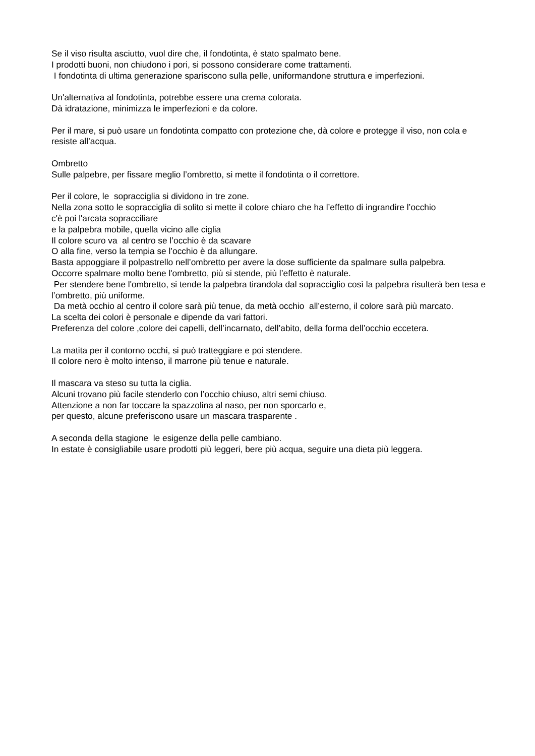Se il viso risulta asciutto, vuol dire che, il fondotinta, è stato spalmato bene.
I prodotti buoni, non chiudono i pori, si possono considerare come trattamenti.
I fondotinta di ultima generazione spariscono sulla pelle, uniformandone struttura e imperfezioni.
Un'alternativa al fondotinta, potrebbe essere una crema colorata.
Dà idratazione, minimizza le imperfezioni e da colore.
Per il mare, si può usare un fondotinta compatto con protezione che, dà colore e protegge il viso, non cola e resiste all’acqua.
Ombretto
Sulle palpebre, per fissare meglio l’ombretto, si mette il fondotinta o il correttore.
Per il colore, le sopracciglia si dividono in tre zone.
Nella zona sotto le sopracciglia di solito si mette il colore chiaro che ha l’effetto di ingrandire l’occhio
c'è poi l'arcata sopracciliare
e la palpebra mobile, quella vicino alle ciglia
Il colore scuro va al centro se l’occhio è da scavare
O alla fine, verso la tempia se l’occhio è da allungare.
Basta appoggiare il polpastrello nell’ombretto per avere la dose sufficiente da spalmare sulla palpebra.
Occorre spalmare molto bene l'ombretto, più si stende, più l’effetto è naturale.
Per stendere bene l'ombretto, si tende la palpebra tirandola dal sopracciglio così la palpebra risulterà ben tesa e l’ombretto, più uniforme.
Da metà occhio al centro il colore sarà più tenue, da metà occhio all’esterno, il colore sarà più marcato.
La scelta dei colori è personale e dipende da vari fattori.
Preferenza del colore ,colore dei capelli, dell’incarnato, dell’abito, della forma dell’occhio eccetera.
La matita per il contorno occhi, si può tratteggiare e poi stendere.
Il colore nero è molto intenso, il marrone più tenue e naturale.
Il mascara va steso su tutta la ciglia.
Alcuni trovano più facile stenderlo con l’occhio chiuso, altri semi chiuso.
Attenzione a non far toccare la spazzolina al naso, per non sporcarlo e,
per questo, alcune preferiscono usare un mascara trasparente .
A seconda della stagione le esigenze della pelle cambiano.
In estate è consigliabile usare prodotti più leggeri, bere più acqua, seguire una dieta più leggera.